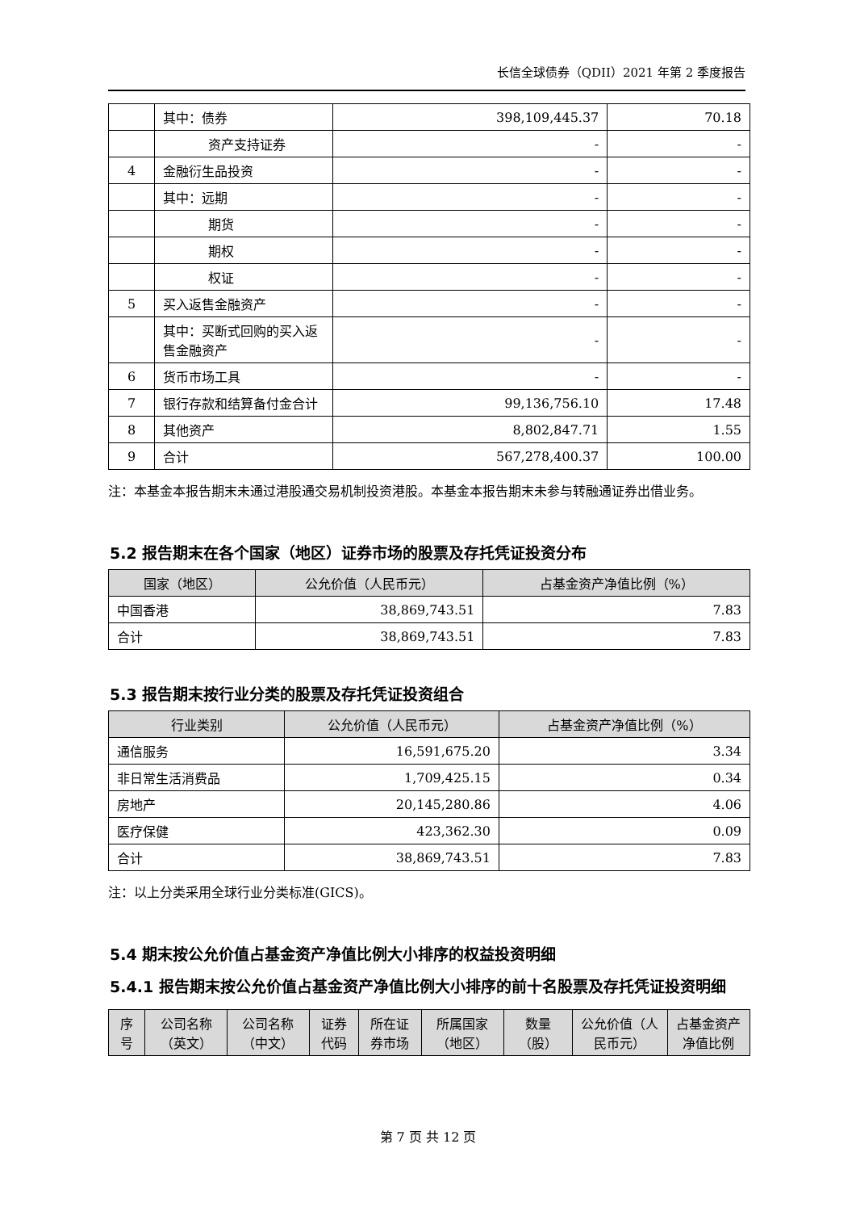长信全球债券（QDII）2021 年第 2 季度报告
| | 其中：债券 | 398,109,445.37 | 70.18 |
| | 资产支持证券 | - | - |
| 4 | 金融衍生品投资 | - | - |
| | 其中：远期 | - | - |
| | 期货 | - | - |
| | 期权 | - | - |
| | 权证 | - | - |
| 5 | 买入返售金融资产 | - | - |
| | 其中：买断式回购的买入返售金融资产 | - | - |
| 6 | 货币市场工具 | - | - |
| 7 | 银行存款和结算备付金合计 | 99,136,756.10 | 17.48 |
| 8 | 其他资产 | 8,802,847.71 | 1.55 |
| 9 | 合计 | 567,278,400.37 | 100.00 |
注：本基金本报告期末未通过港股通交易机制投资港股。本基金本报告期末未参与转融通证券出借业务。
5.2 报告期末在各个国家（地区）证券市场的股票及存托凭证投资分布
| 国家（地区） | 公允价值（人民币元） | 占基金资产净值比例（%） |
| --- | --- | --- |
| 中国香港 | 38,869,743.51 | 7.83 |
| 合计 | 38,869,743.51 | 7.83 |
5.3 报告期末按行业分类的股票及存托凭证投资组合
| 行业类别 | 公允价值（人民币元） | 占基金资产净值比例（%） |
| --- | --- | --- |
| 通信服务 | 16,591,675.20 | 3.34 |
| 非日常生活消费品 | 1,709,425.15 | 0.34 |
| 房地产 | 20,145,280.86 | 4.06 |
| 医疗保健 | 423,362.30 | 0.09 |
| 合计 | 38,869,743.51 | 7.83 |
注：以上分类采用全球行业分类标准(GICS)。
5.4 期末按公允价值占基金资产净值比例大小排序的权益投资明细
5.4.1 报告期末按公允价值占基金资产净值比例大小排序的前十名股票及存托凭证投资明细
| 序号 | 公司名称（英文） | 公司名称（中文） | 证券代码 | 所在证券市场 | 所属国家（地区） | 数量（股） | 公允价值（人民币元） | 占基金资产净值比例 |
| --- | --- | --- | --- | --- | --- | --- | --- | --- |
第 7 页 共 12 页